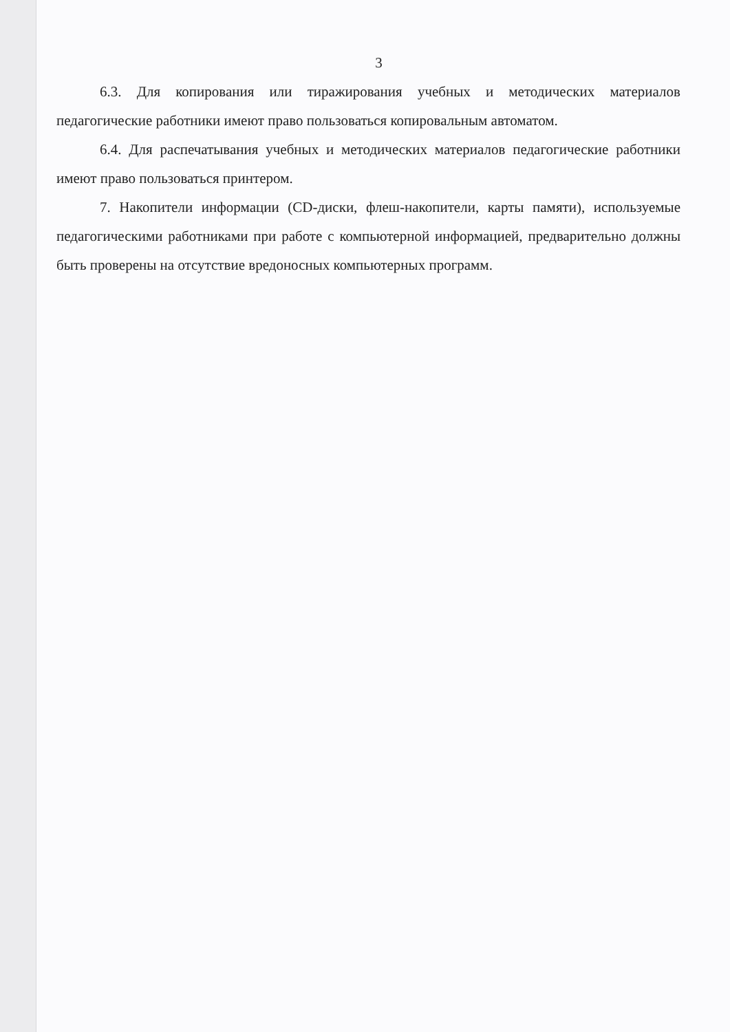3
6.3. Для копирования или тиражирования учебных и методических материалов педагогические работники имеют право пользоваться копировальным автоматом.
6.4. Для распечатывания учебных и методических материалов педагогические работники имеют право пользоваться принтером.
7. Накопители информации (CD-диски, флеш-накопители, карты памяти), используемые педагогическими работниками при работе с компьютерной информацией, предварительно должны быть проверены на отсутствие вредоносных компьютерных программ.